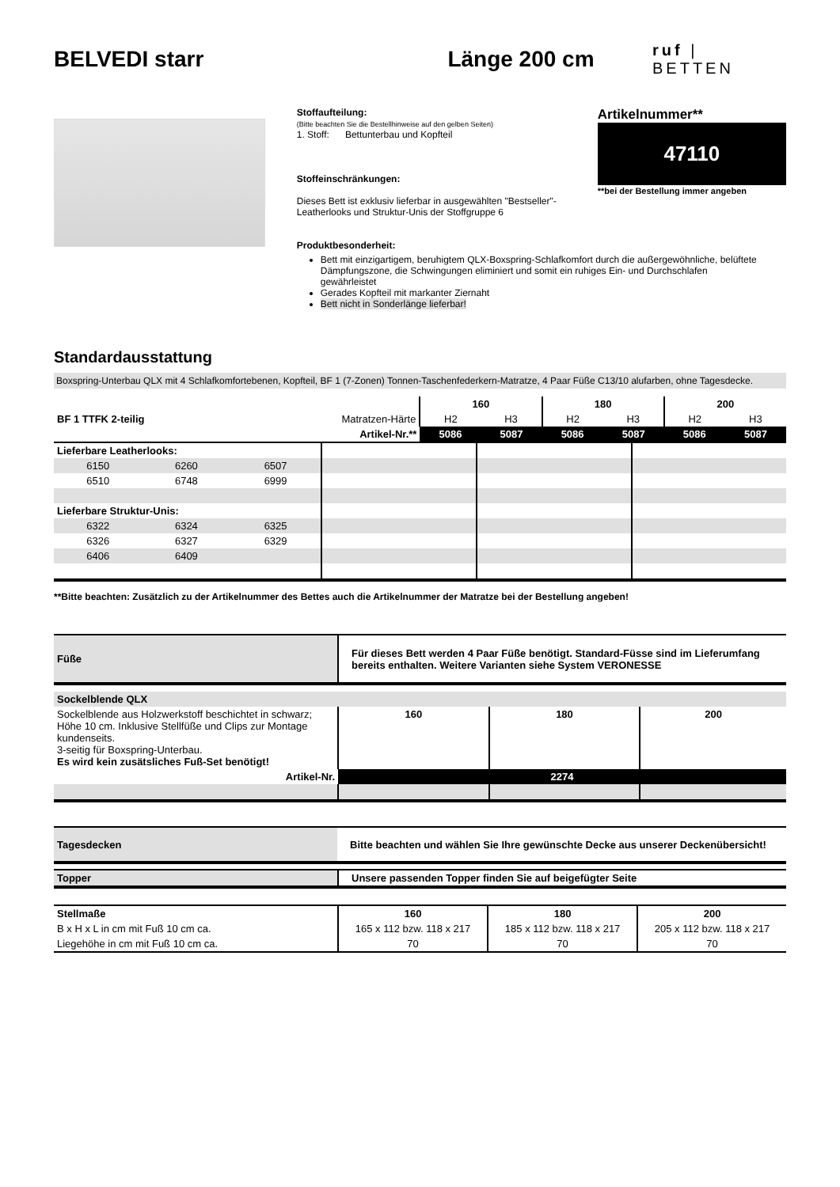BELVEDI starr Länge 200 cm
ruf | BETTEN
Stoffaufteilung:
(Bitte beachten Sie die Bestellhinweise auf den gelben Seiten)
1. Stoff: Bettunterbau und Kopfteil
Stoffeinschränkungen:
Dieses Bett ist exklusiv lieferbar in ausgewählten "Bestseller"-Leatherlooks und Struktur-Unis der Stoffgruppe 6
Produktbesonderheit:
Bett mit einzigartigem, beruhigtem QLX-Boxspring-Schlafkomfort durch die außergewöhnliche, belüftete Dämpfungszone, die Schwingungen eliminiert und somit ein ruhiges Ein- und Durchschlafen gewährleistet
Gerades Kopfteil mit markanter Ziernaht
Bett nicht in Sonderlänge lieferbar!
Artikelnummer**
47110
**bei der Bestellung immer angeben
Standardausstattung
Boxspring-Unterbau QLX mit 4 Schlafkomfortebenen, Kopfteil, BF 1 (7-Zonen) Tonnen-Taschenfederkern-Matratze, 4 Paar Füße C13/10 alufarben, ohne Tagesdecke.
| | | 160 | | 180 | | 200 | |
| BF 1 TTFK 2-teilig | Matratzen-Härte | H2 | H3 | H2 | H3 | H2 | H3 |
| | Artikel-Nr.** | 5086 | 5087 | 5086 | 5087 | 5086 | 5087 |
| Lieferbare Leatherlooks: | | | | | |
| 6150 | 6260 | 6507 | | | |
| 6510 | 6748 | 6999 | | | |
| Lieferbare Struktur-Unis: | | | | | |
| 6322 | 6324 | 6325 | | | |
| 6326 | 6327 | 6329 | | | |
| 6406 | 6409 | | | | |
**Bitte beachten: Zusätzlich zu der Artikelnummer des Bettes auch die Artikelnummer der Matratze bei der Bestellung angeben!
| Füße | Für dieses Bett werden 4 Paar Füße benötigt. Standard-Füsse sind im Lieferumfang bereits enthalten. Weitere Varianten siehe System VERONESSE |
| --- | --- |
| Sockelblende QLX | | | |
| --- | --- | --- | --- |
| Sockelblende aus Holzwerkstoff beschichtet in schwarz; Höhe 10 cm. Inklusive Stellfüße und Clips zur Montage kundenseits. 3-seitig für Boxspring-Unterbau. Es wird kein zusätsliches Fuß-Set benötigt! | 160 | 180 | 200 |
| Artikel-Nr. | 2274 | | |
| Tagesdecken | Bitte beachten und wählen Sie Ihre gewünschte Decke aus unserer Deckenübersicht! |
| --- | --- |
| Topper | Unsere passenden Topper finden Sie auf beigefügter Seite |
| --- | --- |
| Stellmaße | 160 | 180 | 200 |
| --- | --- | --- | --- |
| B x H x L in cm mit Fuß 10 cm ca. | 165 x 112 bzw. 118 x 217 | 185 x 112 bzw. 118 x 217 | 205 x 112 bzw. 118 x 217 |
| Liegehöhe in cm mit Fuß 10 cm ca. | 70 | 70 | 70 |